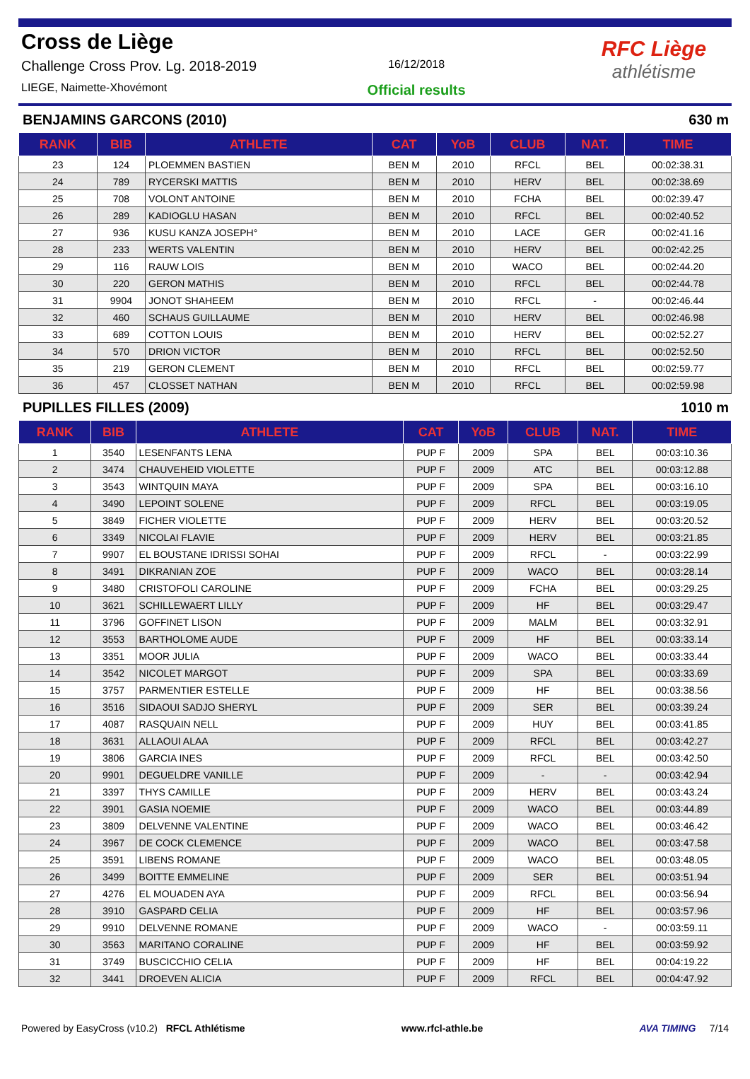Cross de Liège
Challenge Cross Prov. Lg. 2018-2019
LIEGE, Naimette-Xhovémont
16/12/2018
Official results
RFC Liège
athlétisme
BENJAMINS GARCONS (2010) 630 m
| RANK | BIB | ATHLETE | CAT | YoB | CLUB | NAT. | TIME |
| --- | --- | --- | --- | --- | --- | --- | --- |
| 23 | 124 | PLOEMMEN BASTIEN | BEN M | 2010 | RFCL | BEL | 00:02:38.31 |
| 24 | 789 | RYCERSKI MATTIS | BEN M | 2010 | HERV | BEL | 00:02:38.69 |
| 25 | 708 | VOLONT ANTOINE | BEN M | 2010 | FCHA | BEL | 00:02:39.47 |
| 26 | 289 | KADIOGLU HASAN | BEN M | 2010 | RFCL | BEL | 00:02:40.52 |
| 27 | 936 | KUSU KANZA JOSEPH° | BEN M | 2010 | LACE | GER | 00:02:41.16 |
| 28 | 233 | WERTS VALENTIN | BEN M | 2010 | HERV | BEL | 00:02:42.25 |
| 29 | 116 | RAUW LOIS | BEN M | 2010 | WACO | BEL | 00:02:44.20 |
| 30 | 220 | GERON MATHIS | BEN M | 2010 | RFCL | BEL | 00:02:44.78 |
| 31 | 9904 | JONOT SHAHEEM | BEN M | 2010 | RFCL | - | 00:02:46.44 |
| 32 | 460 | SCHAUS GUILLAUME | BEN M | 2010 | HERV | BEL | 00:02:46.98 |
| 33 | 689 | COTTON LOUIS | BEN M | 2010 | HERV | BEL | 00:02:52.27 |
| 34 | 570 | DRION VICTOR | BEN M | 2010 | RFCL | BEL | 00:02:52.50 |
| 35 | 219 | GERON CLEMENT | BEN M | 2010 | RFCL | BEL | 00:02:59.77 |
| 36 | 457 | CLOSSET NATHAN | BEN M | 2010 | RFCL | BEL | 00:02:59.98 |
PUPILLES FILLES (2009) 1010 m
| RANK | BIB | ATHLETE | CAT | YoB | CLUB | NAT. | TIME |
| --- | --- | --- | --- | --- | --- | --- | --- |
| 1 | 3540 | LESENFANTS LENA | PUP F | 2009 | SPA | BEL | 00:03:10.36 |
| 2 | 3474 | CHAUVEHEID VIOLETTE | PUP F | 2009 | ATC | BEL | 00:03:12.88 |
| 3 | 3543 | WINTQUIN MAYA | PUP F | 2009 | SPA | BEL | 00:03:16.10 |
| 4 | 3490 | LEPOINT SOLENE | PUP F | 2009 | RFCL | BEL | 00:03:19.05 |
| 5 | 3849 | FICHER VIOLETTE | PUP F | 2009 | HERV | BEL | 00:03:20.52 |
| 6 | 3349 | NICOLAI FLAVIE | PUP F | 2009 | HERV | BEL | 00:03:21.85 |
| 7 | 9907 | EL BOUSTANE IDRISSI SOHAI | PUP F | 2009 | RFCL | - | 00:03:22.99 |
| 8 | 3491 | DIKRANIAN ZOE | PUP F | 2009 | WACO | BEL | 00:03:28.14 |
| 9 | 3480 | CRISTOFOLI CAROLINE | PUP F | 2009 | FCHA | BEL | 00:03:29.25 |
| 10 | 3621 | SCHILLEWAERT LILLY | PUP F | 2009 | HF | BEL | 00:03:29.47 |
| 11 | 3796 | GOFFINET LISON | PUP F | 2009 | MALM | BEL | 00:03:32.91 |
| 12 | 3553 | BARTHOLOME AUDE | PUP F | 2009 | HF | BEL | 00:03:33.14 |
| 13 | 3351 | MOOR JULIA | PUP F | 2009 | WACO | BEL | 00:03:33.44 |
| 14 | 3542 | NICOLET MARGOT | PUP F | 2009 | SPA | BEL | 00:03:33.69 |
| 15 | 3757 | PARMENTIER ESTELLE | PUP F | 2009 | HF | BEL | 00:03:38.56 |
| 16 | 3516 | SIDAOUI SADJO SHERYL | PUP F | 2009 | SER | BEL | 00:03:39.24 |
| 17 | 4087 | RASQUAIN NELL | PUP F | 2009 | HUY | BEL | 00:03:41.85 |
| 18 | 3631 | ALLAOUI ALAA | PUP F | 2009 | RFCL | BEL | 00:03:42.27 |
| 19 | 3806 | GARCIA INES | PUP F | 2009 | RFCL | BEL | 00:03:42.50 |
| 20 | 9901 | DEGUELDRE VANILLE | PUP F | 2009 | - | - | 00:03:42.94 |
| 21 | 3397 | THYS CAMILLE | PUP F | 2009 | HERV | BEL | 00:03:43.24 |
| 22 | 3901 | GASIA NOEMIE | PUP F | 2009 | WACO | BEL | 00:03:44.89 |
| 23 | 3809 | DELVENNE VALENTINE | PUP F | 2009 | WACO | BEL | 00:03:46.42 |
| 24 | 3967 | DE COCK CLEMENCE | PUP F | 2009 | WACO | BEL | 00:03:47.58 |
| 25 | 3591 | LIBENS ROMANE | PUP F | 2009 | WACO | BEL | 00:03:48.05 |
| 26 | 3499 | BOITTE EMMELINE | PUP F | 2009 | SER | BEL | 00:03:51.94 |
| 27 | 4276 | EL MOUADEN AYA | PUP F | 2009 | RFCL | BEL | 00:03:56.94 |
| 28 | 3910 | GASPARD CELIA | PUP F | 2009 | HF | BEL | 00:03:57.96 |
| 29 | 9910 | DELVENNE ROMANE | PUP F | 2009 | WACO | - | 00:03:59.11 |
| 30 | 3563 | MARITANO CORALINE | PUP F | 2009 | HF | BEL | 00:03:59.92 |
| 31 | 3749 | BUSCICCHIO CELIA | PUP F | 2009 | HF | BEL | 00:04:19.22 |
| 32 | 3441 | DROEVEN ALICIA | PUP F | 2009 | RFCL | BEL | 00:04:47.92 |
Powered by EasyCross (v10.2) RFCL Athlétisme www.rfcl-athle.be AVA TIMING 7/14